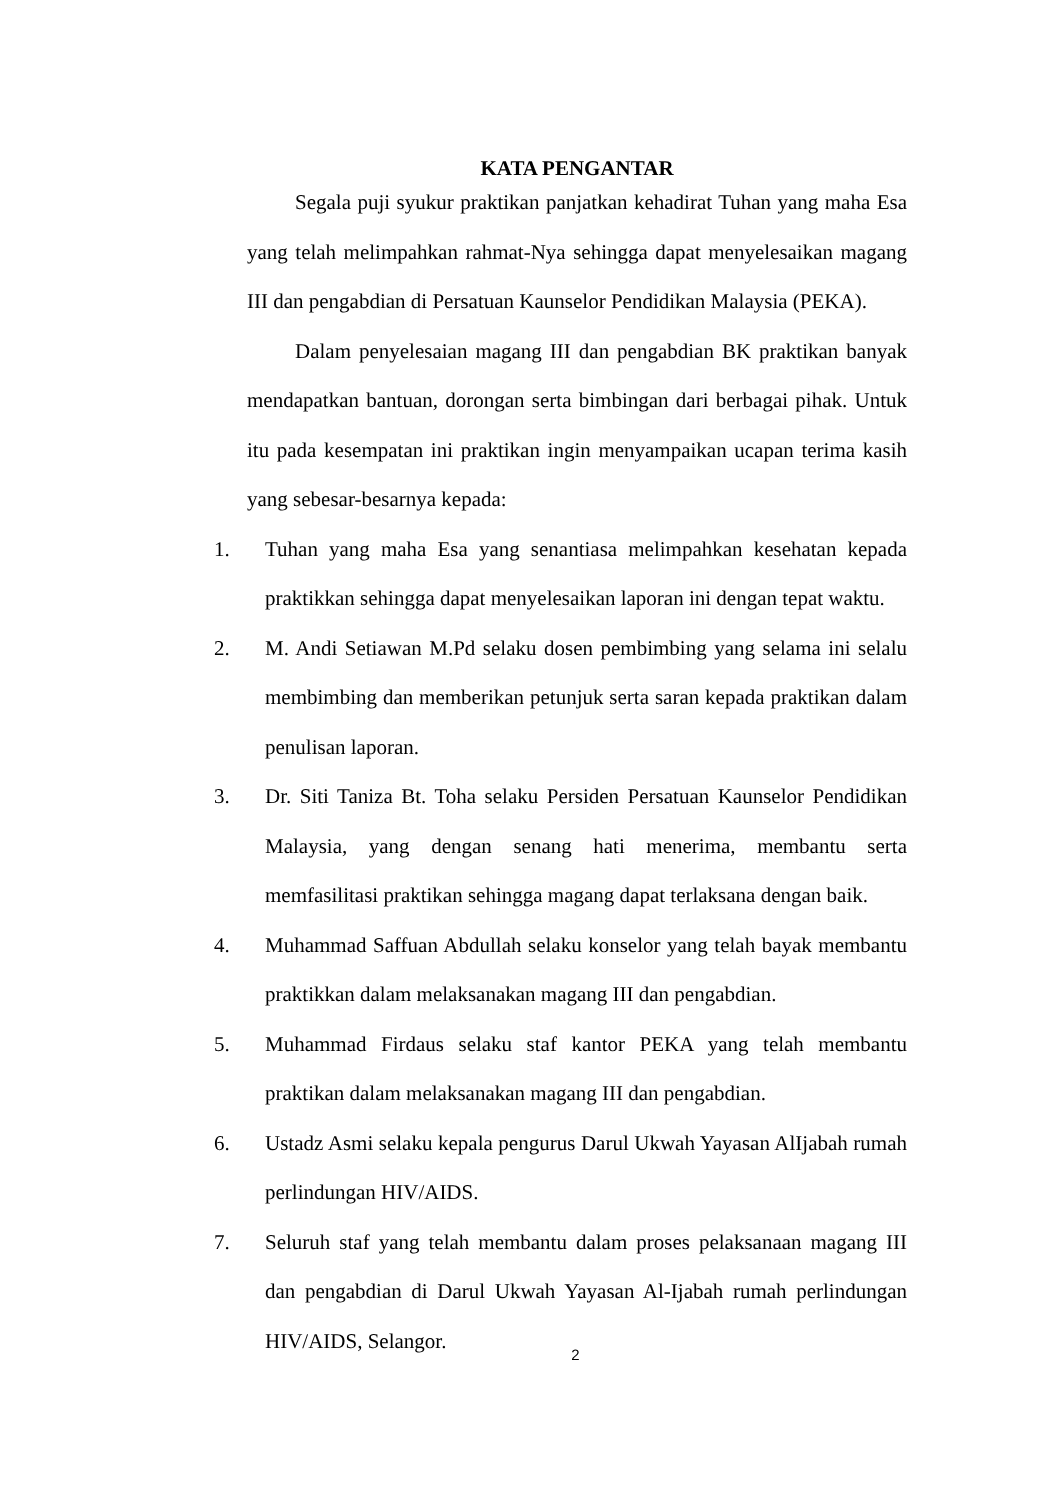KATA PENGANTAR
Segala puji syukur praktikan panjatkan kehadirat Tuhan yang maha Esa yang telah melimpahkan rahmat-Nya sehingga dapat menyelesaikan magang III dan pengabdian di Persatuan Kaunselor Pendidikan Malaysia (PEKA).
Dalam penyelesaian magang III dan pengabdian BK praktikan banyak mendapatkan bantuan, dorongan serta bimbingan dari berbagai pihak. Untuk itu pada kesempatan ini praktikan ingin menyampaikan ucapan terima kasih yang sebesar-besarnya kepada:
1. Tuhan yang maha Esa yang senantiasa melimpahkan kesehatan kepada praktikkan sehingga dapat menyelesaikan laporan ini dengan tepat waktu.
2. M. Andi Setiawan M.Pd selaku dosen pembimbing yang selama ini selalu membimbing dan memberikan petunjuk serta saran kepada praktikan dalam penulisan laporan.
3. Dr. Siti Taniza Bt. Toha selaku Persiden Persatuan Kaunselor Pendidikan Malaysia, yang dengan senang hati menerima, membantu serta memfasilitasi praktikan sehingga magang dapat terlaksana dengan baik.
4. Muhammad Saffuan Abdullah selaku konselor yang telah bayak membantu praktikkan dalam melaksanakan magang III dan pengabdian.
5. Muhammad Firdaus selaku staf kantor PEKA yang telah membantu praktikan dalam melaksanakan magang III dan pengabdian.
6. Ustadz Asmi selaku kepala pengurus Darul Ukwah Yayasan AlIjabah rumah perlindungan HIV/AIDS.
7. Seluruh staf yang telah membantu dalam proses pelaksanaan magang III dan pengabdian di Darul Ukwah Yayasan Al-Ijabah rumah perlindungan HIV/AIDS, Selangor.
2